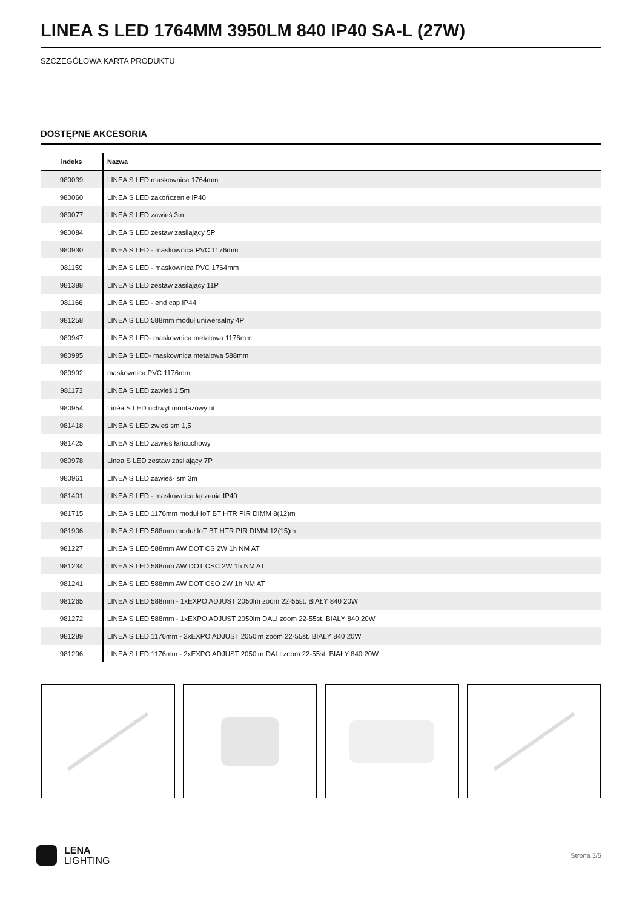LINEA S LED 1764MM 3950LM 840 IP40 SA-L (27W)
SZCZEGÓŁOWA KARTA PRODUKTU
DOSTĘPNE AKCESORIA
| indeks | Nazwa |
| --- | --- |
| 980039 | LINEA S LED maskownica 1764mm |
| 980060 | LINEA S LED zakończenie IP40 |
| 980077 | LINEA S LED zawieś 3m |
| 980084 | LINEA S LED zestaw zasilający 5P |
| 980930 | LINEA S LED - maskownica PVC 1176mm |
| 981159 | LINEA S LED - maskownica PVC 1764mm |
| 981388 | LINEA S LED zestaw zasilający 11P |
| 981166 | LINEA S LED - end cap IP44 |
| 981258 | LINEA S LED 588mm moduł uniwersalny 4P |
| 980947 | LINEA S LED- maskownica metalowa 1176mm |
| 980985 | LINEA S LED- maskownica metalowa 588mm |
| 980992 | maskownica PVC 1176mm |
| 981173 | LINEA S LED zawieś 1,5m |
| 980954 | Linea S LED uchwyt montażowy nt |
| 981418 | LINEA S LED zwieś sm 1,5 |
| 981425 | LINEA S LED zawieś łańcuchowy |
| 980978 | Linea S LED zestaw zasilający 7P |
| 980961 | LINEA S LED zawieś- sm 3m |
| 981401 | LINEA S LED - maskownica łączenia IP40 |
| 981715 | LINEA S LED 1176mm moduł IoT BT HTR PIR DIMM 8(12)m |
| 981906 | LINEA S LED 588mm moduł IoT BT HTR PIR DIMM 12(15)m |
| 981227 | LINEA S LED 588mm AW DOT CS 2W 1h NM AT |
| 981234 | LINEA S LED 588mm AW DOT CSC 2W 1h NM AT |
| 981241 | LINEA S LED 588mm AW DOT CSO 2W 1h NM AT |
| 981265 | LINEA S LED 588mm - 1xEXPO ADJUST 2050lm zoom 22-55st. BIAŁY 840 20W |
| 981272 | LINEA S LED 588mm - 1xEXPO ADJUST 2050lm DALI zoom 22-55st. BIAŁY 840 20W |
| 981289 | LINEA S LED 1176mm - 2xEXPO ADJUST 2050lm zoom 22-55st. BIAŁY 840 20W |
| 981296 | LINEA S LED 1176mm - 2xEXPO ADJUST 2050lm DALI zoom 22-55st. BIAŁY 840 20W |
LENA
LIGHTING
Strona 3/5